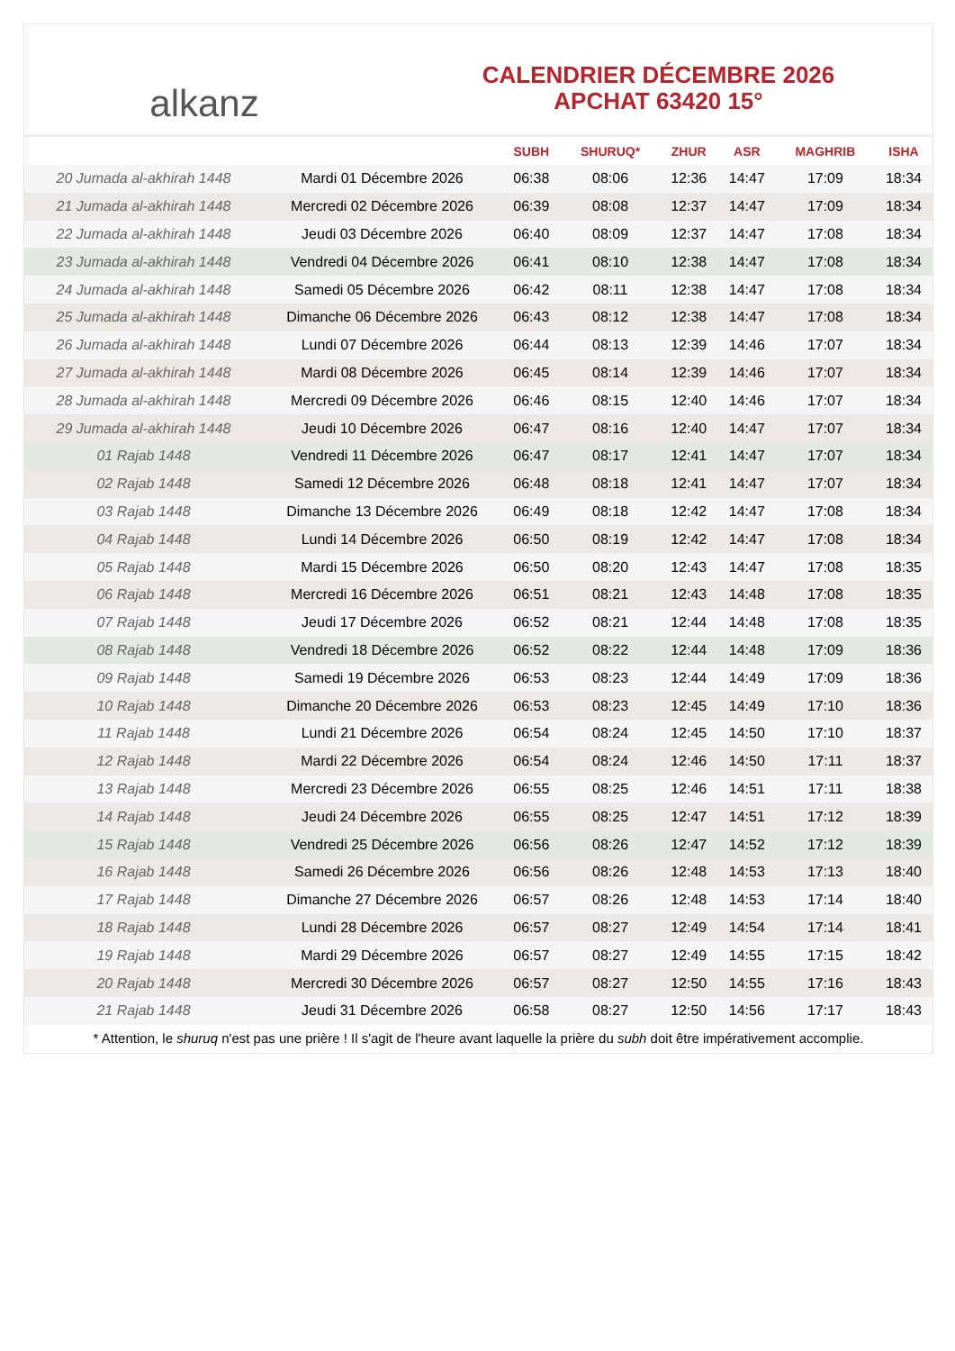alkanz
CALENDRIER DÉCEMBRE 2026
APCHAT 63420 15°
| | | SUBH | SHURUQ* | ZHUR | ASR | MAGHRIB | ISHA |
| --- | --- | --- | --- | --- | --- | --- | --- |
| 20 Jumada al-akhirah 1448 | Mardi 01 Décembre 2026 | 06:38 | 08:06 | 12:36 | 14:47 | 17:09 | 18:34 |
| 21 Jumada al-akhirah 1448 | Mercredi 02 Décembre 2026 | 06:39 | 08:08 | 12:37 | 14:47 | 17:09 | 18:34 |
| 22 Jumada al-akhirah 1448 | Jeudi 03 Décembre 2026 | 06:40 | 08:09 | 12:37 | 14:47 | 17:08 | 18:34 |
| 23 Jumada al-akhirah 1448 | Vendredi 04 Décembre 2026 | 06:41 | 08:10 | 12:38 | 14:47 | 17:08 | 18:34 |
| 24 Jumada al-akhirah 1448 | Samedi 05 Décembre 2026 | 06:42 | 08:11 | 12:38 | 14:47 | 17:08 | 18:34 |
| 25 Jumada al-akhirah 1448 | Dimanche 06 Décembre 2026 | 06:43 | 08:12 | 12:38 | 14:47 | 17:08 | 18:34 |
| 26 Jumada al-akhirah 1448 | Lundi 07 Décembre 2026 | 06:44 | 08:13 | 12:39 | 14:46 | 17:07 | 18:34 |
| 27 Jumada al-akhirah 1448 | Mardi 08 Décembre 2026 | 06:45 | 08:14 | 12:39 | 14:46 | 17:07 | 18:34 |
| 28 Jumada al-akhirah 1448 | Mercredi 09 Décembre 2026 | 06:46 | 08:15 | 12:40 | 14:46 | 17:07 | 18:34 |
| 29 Jumada al-akhirah 1448 | Jeudi 10 Décembre 2026 | 06:47 | 08:16 | 12:40 | 14:47 | 17:07 | 18:34 |
| 01 Rajab 1448 | Vendredi 11 Décembre 2026 | 06:47 | 08:17 | 12:41 | 14:47 | 17:07 | 18:34 |
| 02 Rajab 1448 | Samedi 12 Décembre 2026 | 06:48 | 08:18 | 12:41 | 14:47 | 17:07 | 18:34 |
| 03 Rajab 1448 | Dimanche 13 Décembre 2026 | 06:49 | 08:18 | 12:42 | 14:47 | 17:08 | 18:34 |
| 04 Rajab 1448 | Lundi 14 Décembre 2026 | 06:50 | 08:19 | 12:42 | 14:47 | 17:08 | 18:34 |
| 05 Rajab 1448 | Mardi 15 Décembre 2026 | 06:50 | 08:20 | 12:43 | 14:47 | 17:08 | 18:35 |
| 06 Rajab 1448 | Mercredi 16 Décembre 2026 | 06:51 | 08:21 | 12:43 | 14:48 | 17:08 | 18:35 |
| 07 Rajab 1448 | Jeudi 17 Décembre 2026 | 06:52 | 08:21 | 12:44 | 14:48 | 17:08 | 18:35 |
| 08 Rajab 1448 | Vendredi 18 Décembre 2026 | 06:52 | 08:22 | 12:44 | 14:48 | 17:09 | 18:36 |
| 09 Rajab 1448 | Samedi 19 Décembre 2026 | 06:53 | 08:23 | 12:44 | 14:49 | 17:09 | 18:36 |
| 10 Rajab 1448 | Dimanche 20 Décembre 2026 | 06:53 | 08:23 | 12:45 | 14:49 | 17:10 | 18:36 |
| 11 Rajab 1448 | Lundi 21 Décembre 2026 | 06:54 | 08:24 | 12:45 | 14:50 | 17:10 | 18:37 |
| 12 Rajab 1448 | Mardi 22 Décembre 2026 | 06:54 | 08:24 | 12:46 | 14:50 | 17:11 | 18:37 |
| 13 Rajab 1448 | Mercredi 23 Décembre 2026 | 06:55 | 08:25 | 12:46 | 14:51 | 17:11 | 18:38 |
| 14 Rajab 1448 | Jeudi 24 Décembre 2026 | 06:55 | 08:25 | 12:47 | 14:51 | 17:12 | 18:39 |
| 15 Rajab 1448 | Vendredi 25 Décembre 2026 | 06:56 | 08:26 | 12:47 | 14:52 | 17:12 | 18:39 |
| 16 Rajab 1448 | Samedi 26 Décembre 2026 | 06:56 | 08:26 | 12:48 | 14:53 | 17:13 | 18:40 |
| 17 Rajab 1448 | Dimanche 27 Décembre 2026 | 06:57 | 08:26 | 12:48 | 14:53 | 17:14 | 18:40 |
| 18 Rajab 1448 | Lundi 28 Décembre 2026 | 06:57 | 08:27 | 12:49 | 14:54 | 17:14 | 18:41 |
| 19 Rajab 1448 | Mardi 29 Décembre 2026 | 06:57 | 08:27 | 12:49 | 14:55 | 17:15 | 18:42 |
| 20 Rajab 1448 | Mercredi 30 Décembre 2026 | 06:57 | 08:27 | 12:50 | 14:55 | 17:16 | 18:43 |
| 21 Rajab 1448 | Jeudi 31 Décembre 2026 | 06:58 | 08:27 | 12:50 | 14:56 | 17:17 | 18:43 |
* Attention, le shuruq n'est pas une prière ! Il s'agit de l'heure avant laquelle la prière du subh doit être impérativement accomplie.